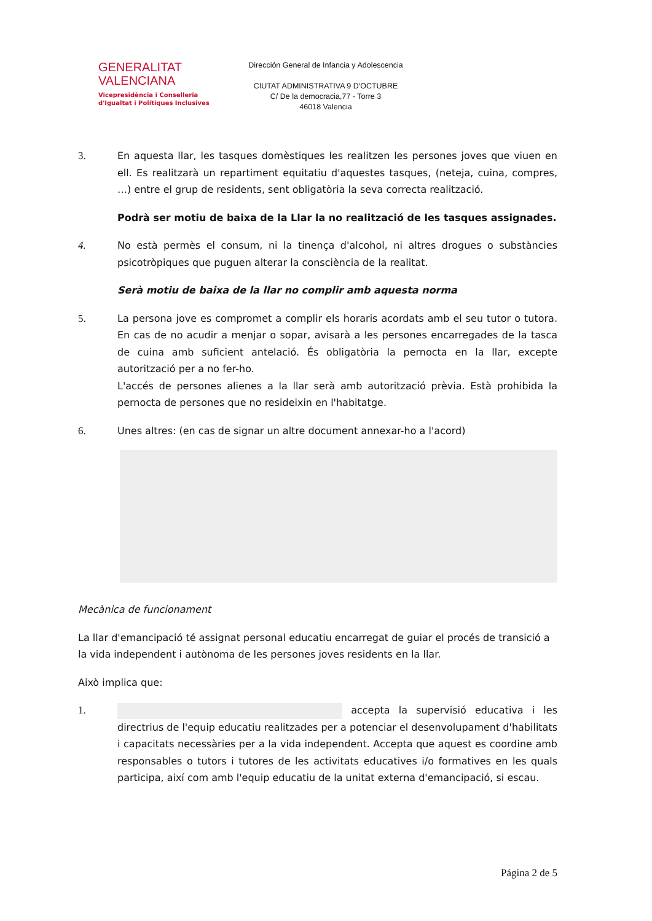GENERALITAT
VALENCIANA
Vicepresidència i Conselleria
d'Igualtat i Polítiques Inclusives
Dirección General de Infancia y Adolescencia
CIUTAT ADMINISTRATIVA 9 D'OCTUBRE
C/ De la democracia,77 - Torre 3
46018 Valencia
3. En aquesta llar, les tasques domèstiques les realitzen les persones joves que viuen en ell. Es realitzarà un repartiment equitatiu d'aquestes tasques, (neteja, cuina, compres, …) entre el grup de residents, sent obligatòria la seva correcta realització.
Podrà ser motiu de baixa de la Llar la no realització de les tasques assignades.
4. No està permès el consum, ni la tinença d'alcohol, ni altres drogues o substàncies psicotròpiques que puguen alterar la consciència de la realitat.
Serà motiu de baixa de la llar no complir amb aquesta norma
5. La persona jove es compromet a complir els horaris acordats amb el seu tutor o tutora. En cas de no acudir a menjar o sopar, avisarà a les persones encarregades de la tasca de cuina amb suficient antelació. És obligatòria la pernocta en la llar, excepte autorització per a no fer-ho.
L'accés de persones alienes a la llar serà amb autorització prèvia. Està prohibida la pernocta de persones que no resideixin en l'habitatge.
6. Unes altres: (en cas de signar un altre document annexar-ho a l'acord)
Mecànica de funcionament
La llar d'emancipació té assignat personal educatiu encarregat de guiar el procés de transició a la vida independent i autònoma de les persones joves residents en la llar.
Això implica que:
1. accepta la supervisió educativa i les directrius de l'equip educatiu realitzades per a potenciar el desenvolupament d'habilitats i capacitats necessàries per a la vida independent. Accepta que aquest es coordine amb responsables o tutors i tutores de les activitats educatives i/o formatives en les quals participa, així com amb l'equip educatiu de la unitat externa d'emancipació, si escau.
Página 2 de 5